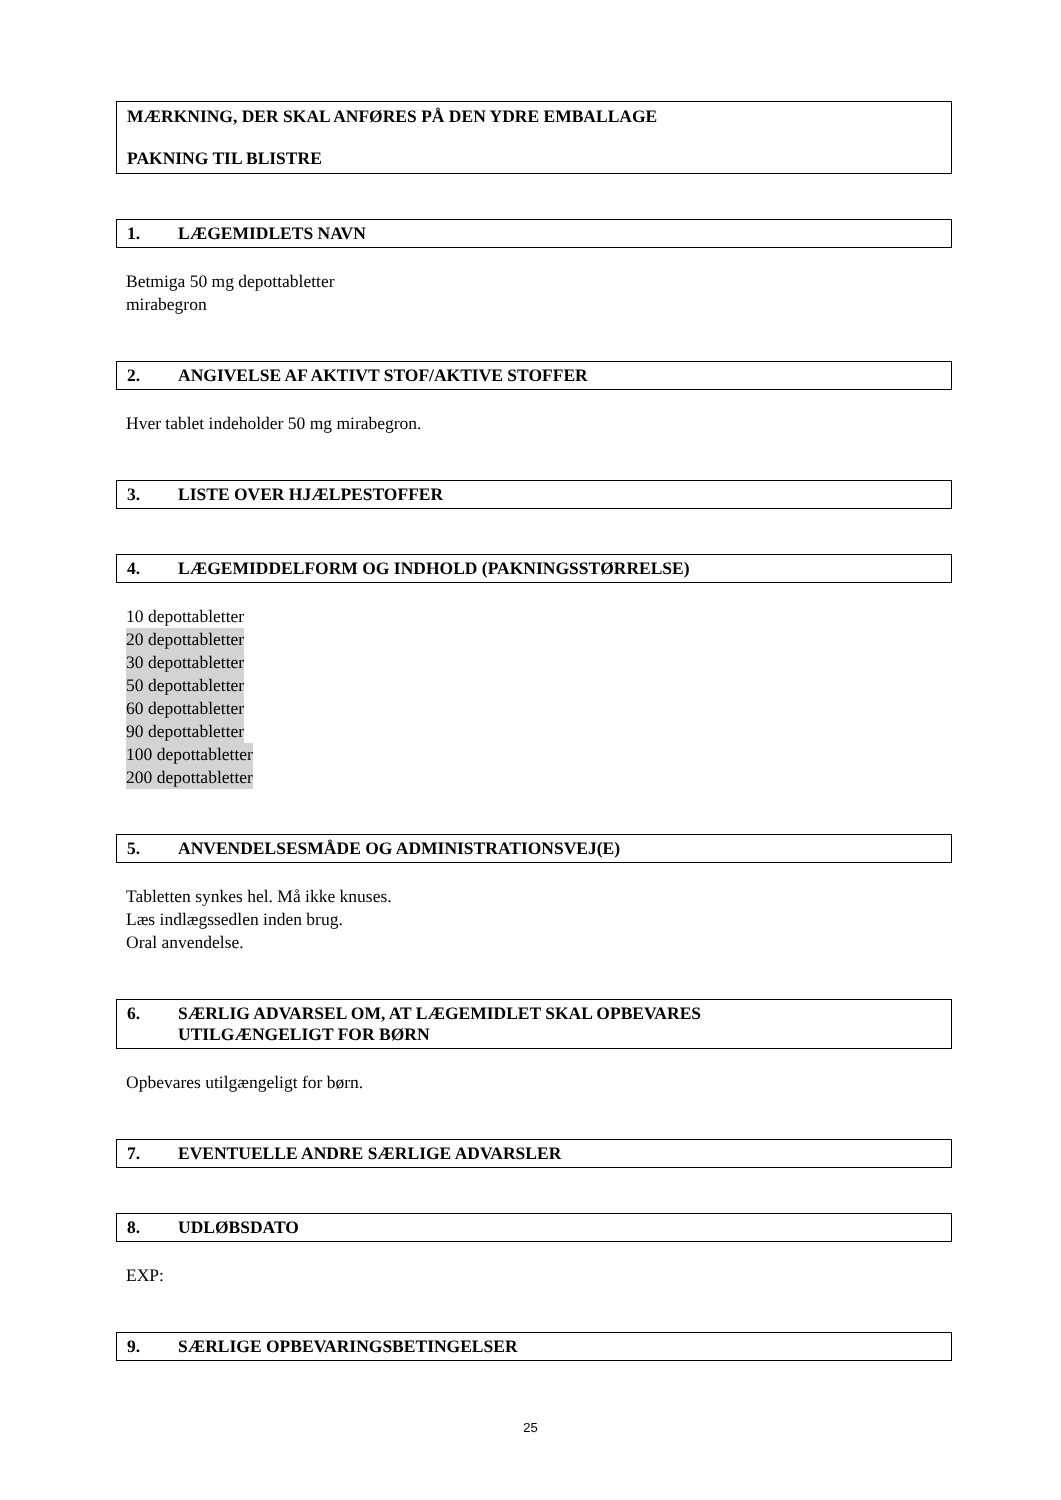MÆRKNING, DER SKAL ANFØRES PÅ DEN YDRE EMBALLAGE
PAKNING TIL BLISTRE
1. LÆGEMIDLETS NAVN
Betmiga 50 mg depottabletter
mirabegron
2. ANGIVELSE AF AKTIVT STOF/AKTIVE STOFFER
Hver tablet indeholder 50 mg mirabegron.
3. LISTE OVER HJÆLPESTOFFER
4. LÆGEMIDDELFORM OG INDHOLD (PAKNINGSSTØRRELSE)
10 depottabletter
20 depottabletter
30 depottabletter
50 depottabletter
60 depottabletter
90 depottabletter
100 depottabletter
200 depottabletter
5. ANVENDELSESMÅDE OG ADMINISTRATIONSVEJ(E)
Tabletten synkes hel. Må ikke knuses.
Læs indlægssedlen inden brug.
Oral anvendelse.
6. SÆRLIG ADVARSEL OM, AT LÆGEMIDLET SKAL OPBEVARES
UTILGÆNGELIGT FOR BØRN
Opbevares utilgængeligt for børn.
7. EVENTUELLE ANDRE SÆRLIGE ADVARSLER
8. UDLØBSDATO
EXP:
9. SÆRLIGE OPBEVARINGSBETINGELSER
25